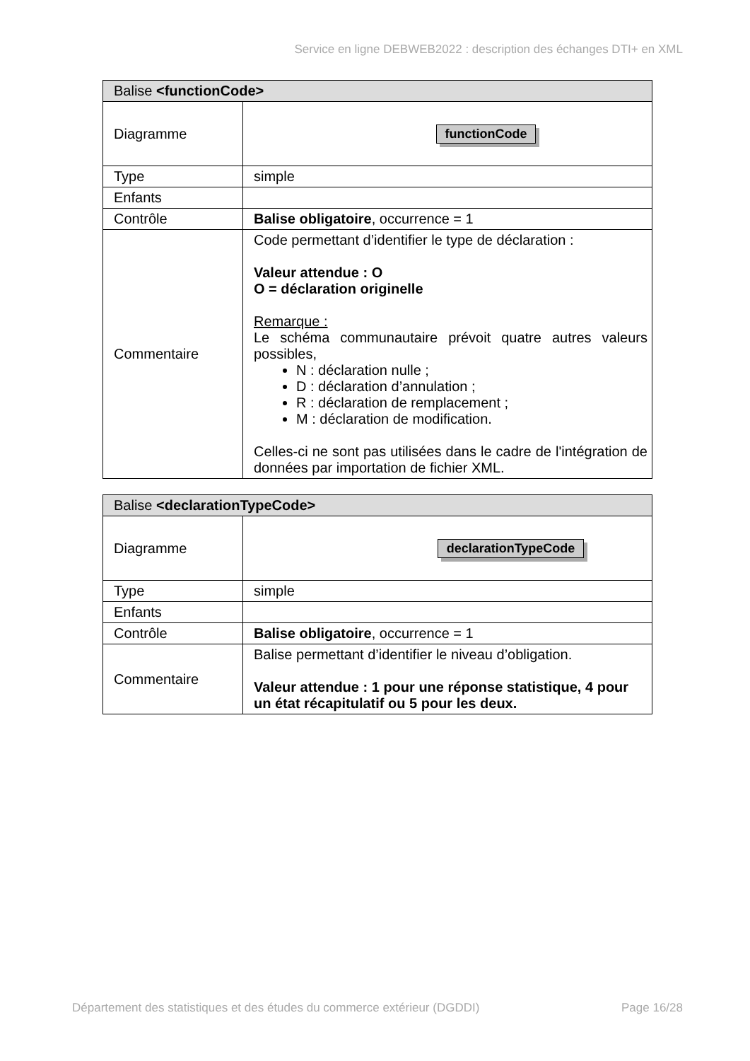Service en ligne DEBWEB2022 : description des échanges DTI+ en XML
| Balise <functionCode> | |
| --- | --- |
| Diagramme | functionCode |
| Type | simple |
| Enfants | |
| Contrôle | Balise obligatoire , occurrence = 1 |
| Commentaire | Code permettant d’identifier le type de déclaration : Valeur attendue : O O = déclaration originelle Remarque : Le schéma communautaire prévoit quatre autres valeurs possibles, N : déclaration nulle ; D : déclaration d’annulation ; R : déclaration de remplacement ; M : déclaration de modification. Celles-ci ne sont pas utilisées dans le cadre de l'intégration de données par importation de fichier XML. |
| Balise <declarationTypeCode> | |
| --- | --- |
| Diagramme | declarationTypeCode |
| Type | simple |
| Enfants | |
| Contrôle | Balise obligatoire , occurrence = 1 |
| Commentaire | Balise permettant d’identifier le niveau d’obligation. Valeur attendue : 1 pour une réponse statistique, 4 pour un état récapitulatif ou 5 pour les deux. |
Département des statistiques et des études du commerce extérieur (DGDDI) Page 16/28